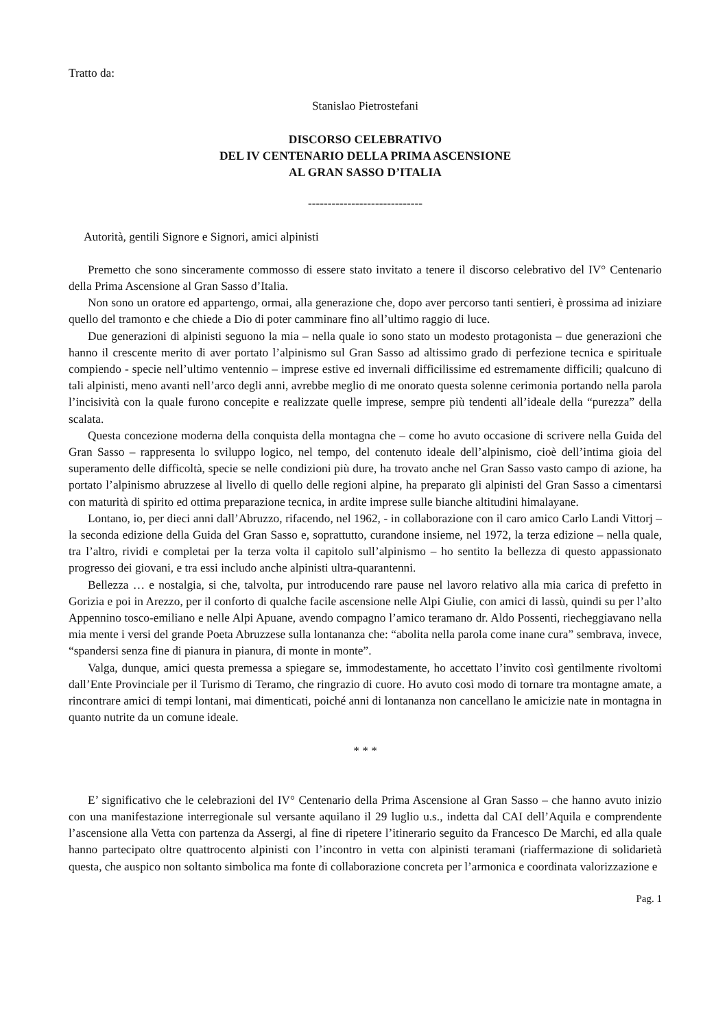Tratto da:
Stanislao Pietrostefani
DISCORSO CELEBRATIVO
DEL IV CENTENARIO DELLA PRIMA ASCENSIONE
AL GRAN SASSO D’ITALIA
-----------------------------
Autorità, gentili Signore e Signori, amici alpinisti
Premetto che sono sinceramente commosso di essere stato invitato a tenere il discorso celebrativo del IV° Centenario della Prima Ascensione al Gran Sasso d’Italia.
Non sono un oratore ed appartengo, ormai, alla generazione che, dopo aver percorso tanti sentieri, è prossima ad iniziare quello del tramonto e che chiede a Dio di poter camminare fino all’ultimo raggio di luce.
Due generazioni di alpinisti seguono la mia – nella quale io sono stato un modesto protagonista – due generazioni che hanno il crescente merito di aver portato l’alpinismo sul Gran Sasso ad altissimo grado di perfezione tecnica e spirituale compiendo - specie nell’ultimo ventennio – imprese estive ed invernali difficilissime ed estremamente difficili; qualcuno di tali alpinisti, meno avanti nell’arco degli anni, avrebbe meglio di me onorato questa solenne cerimonia portando nella parola l’incisività con la quale furono concepite e realizzate quelle imprese, sempre più tendenti all’ideale della “purezza” della scalata.
Questa concezione moderna della conquista della montagna che – come ho avuto occasione di scrivere nella Guida del Gran Sasso – rappresenta lo sviluppo logico, nel tempo, del contenuto ideale dell’alpinismo, cioè dell’intima gioia del superamento delle difficoltà, specie se nelle condizioni più dure, ha trovato anche nel Gran Sasso vasto campo di azione, ha portato l’alpinismo abruzzese al livello di quello delle regioni alpine, ha preparato gli alpinisti del Gran Sasso a cimentarsi con maturità di spirito ed ottima preparazione tecnica, in ardite imprese sulle bianche altitudini himalayane.
Lontano, io, per dieci anni dall’Abruzzo, rifacendo, nel 1962, - in collaborazione con il caro amico Carlo Landi Vittorj – la seconda edizione della Guida del Gran Sasso e, soprattutto, curandone insieme, nel 1972, la terza edizione – nella quale, tra l’altro, rividi e completai per la terza volta il capitolo sull’alpinismo – ho sentito la bellezza di questo appassionato progresso dei giovani, e tra essi includo anche alpinisti ultra-quarantenni.
Bellezza … e nostalgia, si che, talvolta, pur introducendo rare pause nel lavoro relativo alla mia carica di prefetto in Gorizia e poi in Arezzo, per il conforto di qualche facile ascensione nelle Alpi Giulie, con amici di lassù, quindi su per l’alto Appennino tosco-emiliano e nelle Alpi Apuane, avendo compagno l’amico teramano dr. Aldo Possenti, riecheggiavano nella mia mente i versi del grande Poeta Abruzzese sulla lontananza che: “abolita nella parola come inane cura” sembrava, invece, “spandersi senza fine di pianura in pianura, di monte in monte”.
Valga, dunque, amici questa premessa a spiegare se, immodestamente, ho accettato l’invito così gentilmente rivoltomi dall’Ente Provinciale per il Turismo di Teramo, che ringrazio di cuore. Ho avuto così modo di tornare tra montagne amate, a rincontrare amici di tempi lontani, mai dimenticati, poiché anni di lontananza non cancellano le amicizie nate in montagna in quanto nutrite da un comune ideale.
* * *
E’ significativo che le celebrazioni del IV° Centenario della Prima Ascensione al Gran Sasso – che hanno avuto inizio con una manifestazione interregionale sul versante aquilano il 29 luglio u.s., indetta dal CAI dell’Aquila e comprendente l’ascensione alla Vetta con partenza da Assergi, al fine di ripetere l’itinerario seguito da Francesco De Marchi, ed alla quale hanno partecipato oltre quattrocento alpinisti con l’incontro in vetta con alpinisti teramani (riaffermazione di solidarietà questa, che auspico non soltanto simbolica ma fonte di collaborazione concreta per l’armonica e coordinata valorizzazione e
Pag. 1